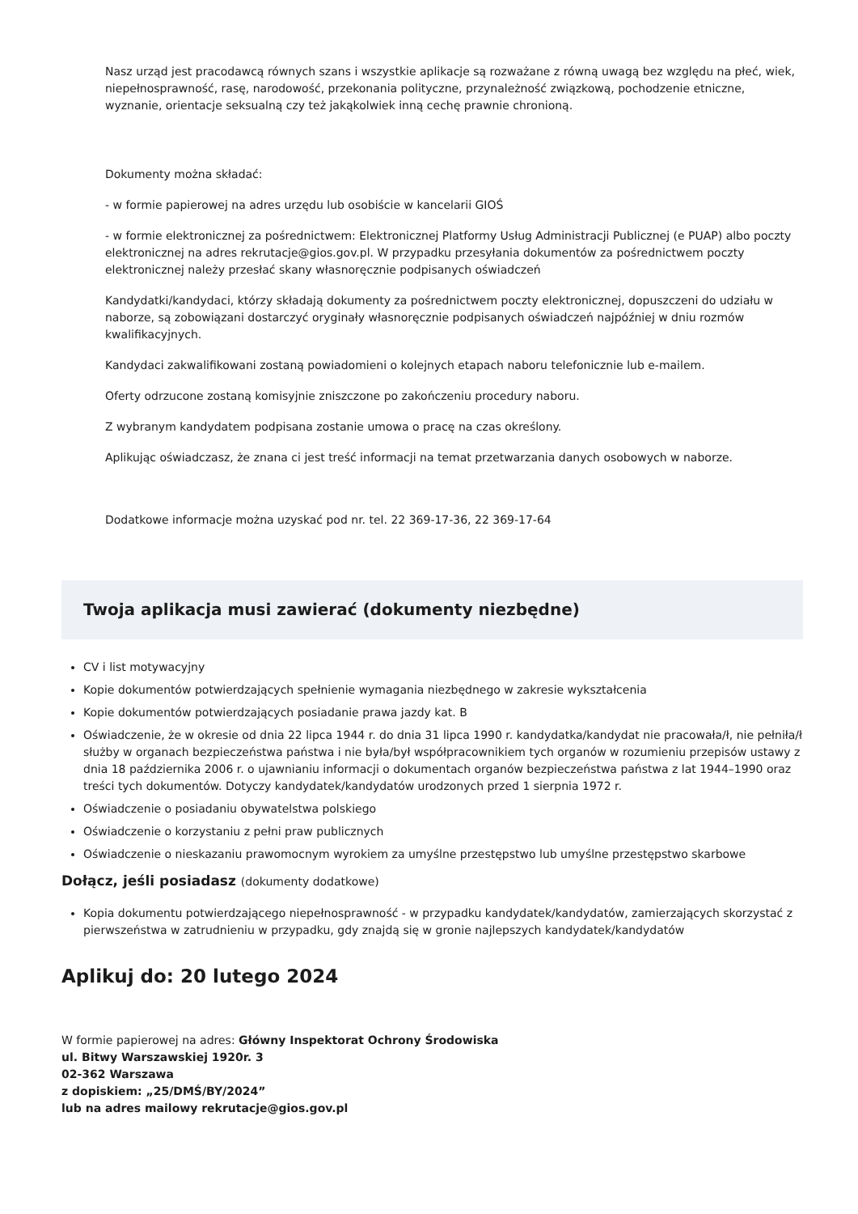Nasz urząd jest pracodawcą równych szans i wszystkie aplikacje są rozważane z równą uwagą bez względu na płeć, wiek, niepełnosprawność, rasę, narodowość, przekonania polityczne, przynależność związkową, pochodzenie etniczne, wyznanie, orientacje seksualną czy też jakąkolwiek inną cechę prawnie chronioną.
Dokumenty można składać:
- w formie papierowej na adres urzędu lub osobiście w kancelarii GIOŚ
- w formie elektronicznej za pośrednictwem: Elektronicznej Platformy Usług Administracji Publicznej (e PUAP) albo poczty elektronicznej na adres rekrutacje@gios.gov.pl. W przypadku przesyłania dokumentów za pośrednictwem poczty elektronicznej należy przesłać skany własnoręcznie podpisanych oświadczeń
Kandydatki/kandydaci, którzy składają dokumenty za pośrednictwem poczty elektronicznej, dopuszczeni do udziału w naborze, są zobowiązani dostarczyć oryginały własnoręcznie podpisanych oświadczeń najpóźniej w dniu rozmów kwalifikacyjnych.
Kandydaci zakwalifikowani zostaną powiadomieni o kolejnych etapach naboru telefonicznie lub e-mailem.
Oferty odrzucone zostaną komisyjnie zniszczone po zakończeniu procedury naboru.
Z wybranym kandydatem podpisana zostanie umowa o pracę na czas określony.
Aplikując oświadczasz, że znana ci jest treść informacji na temat przetwarzania danych osobowych w naborze.
Dodatkowe informacje można uzyskać pod nr. tel. 22 369-17-36, 22 369-17-64
Twoja aplikacja musi zawierać (dokumenty niezbędne)
CV i list motywacyjny
Kopie dokumentów potwierdzających spełnienie wymagania niezbędnego w zakresie wykształcenia
Kopie dokumentów potwierdzających posiadanie prawa jazdy kat. B
Oświadczenie, że w okresie od dnia 22 lipca 1944 r. do dnia 31 lipca 1990 r. kandydatka/kandydat nie pracowała/ł, nie pełniła/ł służby w organach bezpieczeństwa państwa i nie była/był współpracownikiem tych organów w rozumieniu przepisów ustawy z dnia 18 października 2006 r. o ujawnianiu informacji o dokumentach organów bezpieczeństwa państwa z lat 1944–1990 oraz treści tych dokumentów. Dotyczy kandydatek/kandydatów urodzonych przed 1 sierpnia 1972 r.
Oświadczenie o posiadaniu obywatelstwa polskiego
Oświadczenie o korzystaniu z pełni praw publicznych
Oświadczenie o nieskazaniu prawomocnym wyrokiem za umyślne przestępstwo lub umyślne przestępstwo skarbowe
Dołącz, jeśli posiadasz (dokumenty dodatkowe)
Kopia dokumentu potwierdzającego niepełnosprawność - w przypadku kandydatek/kandydatów, zamierzających skorzystać z pierwszeństwa w zatrudnieniu w przypadku, gdy znajdą się w gronie najlepszych kandydatek/kandydatów
Aplikuj do: 20 lutego 2024
W formie papierowej na adres: Główny Inspektorat Ochrony Środowiska
ul. Bitwy Warszawskiej 1920r. 3
02-362 Warszawa
z dopiskiem: „25/DMŚ/BY/2024”
lub na adres mailowy rekrutacje@gios.gov.pl